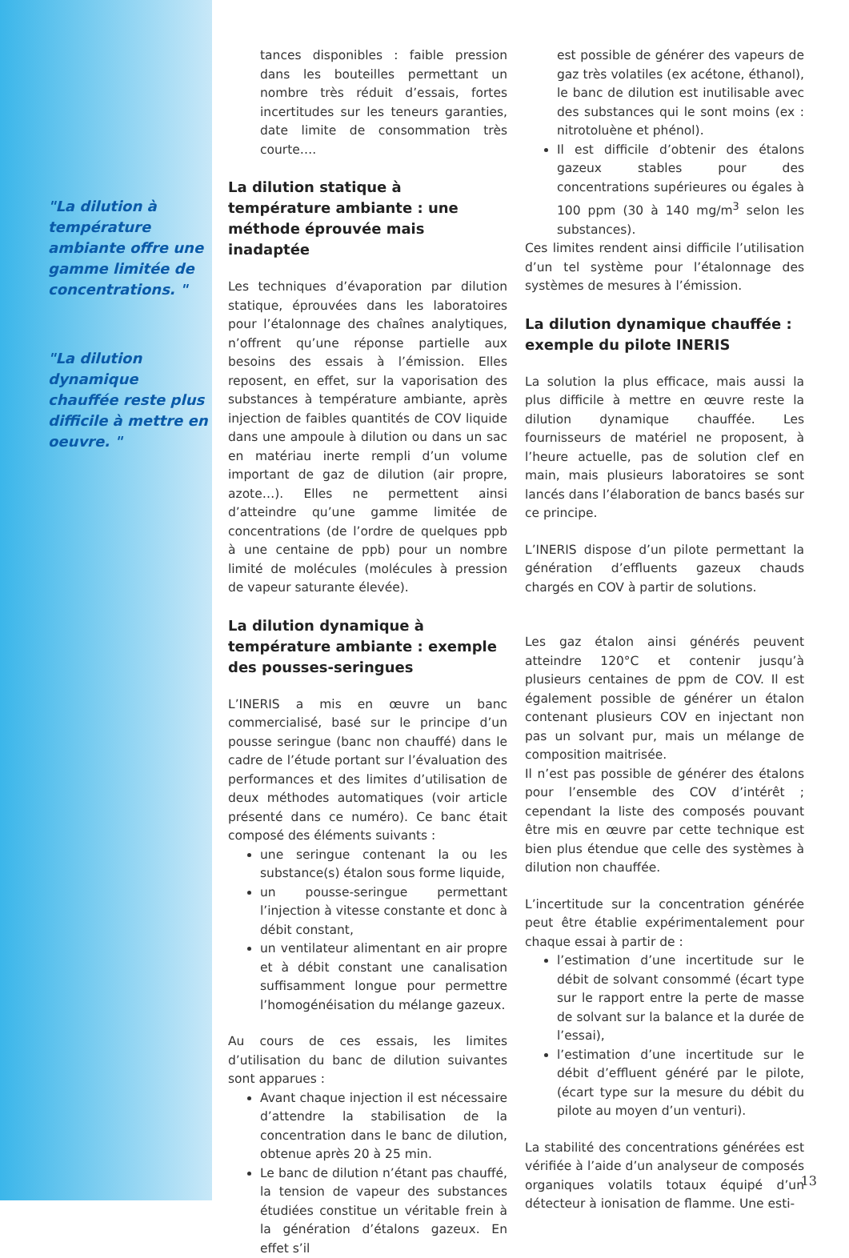"La dilution à température ambiante offre une gamme limitée de concentrations. "
"La dilution dynamique chauffée reste plus difficile à mettre en oeuvre. "
tances disponibles : faible pression dans les bouteilles permettant un nombre très réduit d’essais, fortes incertitudes sur les teneurs garanties, date limite de consommation très courte….
La dilution statique à température ambiante : une méthode éprouvée mais inadaptée
Les techniques d’évaporation par dilution statique, éprouvées dans les laboratoires pour l’étalonnage des chaînes analytiques, n’offrent qu’une réponse partielle aux besoins des essais à l’émission. Elles reposent, en effet, sur la vaporisation des substances à température ambiante, après injection de faibles quantités de COV liquide dans une ampoule à dilution ou dans un sac en matériau inerte rempli d’un volume important de gaz de dilution (air propre, azote…). Elles ne permettent ainsi d’atteindre qu’une gamme limitée de concentrations (de l’ordre de quelques ppb à une centaine de ppb) pour un nombre limité de molécules (molécules à pression de vapeur saturante élevée).
La dilution dynamique à température ambiante : exemple des pousses-seringues
L’INERIS a mis en œuvre un banc commercialisé, basé sur le principe d’un pousse seringue (banc non chauffé) dans le cadre de l’étude portant sur l’évaluation des performances et des limites d’utilisation de deux méthodes automatiques (voir article présenté dans ce numéro). Ce banc était composé des éléments suivants :
une seringue contenant la ou les substance(s) étalon sous forme liquide,
un pousse-seringue permettant l’injection à vitesse constante et donc à débit constant,
un ventilateur alimentant en air propre et à débit constant une canalisation suffisamment longue pour permettre l’homogénéisation du mélange gazeux.
Au cours de ces essais, les limites d’utilisation du banc de dilution suivantes sont apparues :
Avant chaque injection il est nécessaire d’attendre la stabilisation de la concentration dans le banc de dilution, obtenue après 20 à 25 min.
Le banc de dilution n’étant pas chauffé, la tension de vapeur des substances étudiées constitue un véritable frein à la génération d’étalons gazeux. En effet s’il
est possible de générer des vapeurs de gaz très volatiles (ex acétone, éthanol), le banc de dilution est inutilisable avec des substances qui le sont moins (ex : nitrotoluène et phénol).
Il est difficile d’obtenir des étalons gazeux stables pour des concentrations supérieures ou égales à 100 ppm (30 à 140 mg/m<sup>3</sup> selon les substances).
Ces limites rendent ainsi difficile l’utilisation d’un tel système pour l’étalonnage des systèmes de mesures à l’émission.
La dilution dynamique chauffée : exemple du pilote INERIS
La solution la plus efficace, mais aussi la plus difficile à mettre en œuvre reste la dilution dynamique chauffée. Les fournisseurs de matériel ne proposent, à l’heure actuelle, pas de solution clef en main, mais plusieurs laboratoires se sont lancés dans l’élaboration de bancs basés sur ce principe.
L’INERIS dispose d’un pilote permettant la génération d’effluents gazeux chauds chargés en COV à partir de solutions.
Les gaz étalon ainsi générés peuvent atteindre 120°C et contenir jusqu’à plusieurs centaines de ppm de COV. Il est également possible de générer un étalon contenant plusieurs COV en injectant non pas un solvant pur, mais un mélange de composition maitrisée.
Il n’est pas possible de générer des étalons pour l’ensemble des COV d’intérêt ; cependant la liste des composés pouvant être mis en œuvre par cette technique est bien plus étendue que celle des systèmes à dilution non chauffée.
L’incertitude sur la concentration générée peut être établie expérimentalement pour chaque essai à partir de :
l’estimation d’une incertitude sur le débit de solvant consommé (écart type sur le rapport entre la perte de masse de solvant sur la balance et la durée de l’essai),
l’estimation d’une incertitude sur le débit d’effluent généré par le pilote, (écart type sur la mesure du débit du pilote au moyen d’un venturi).
La stabilité des concentrations générées est vérifiée à l’aide d’un analyseur de composés organiques volatils totaux équipé d’un détecteur à ionisation de flamme. Une esti-
13